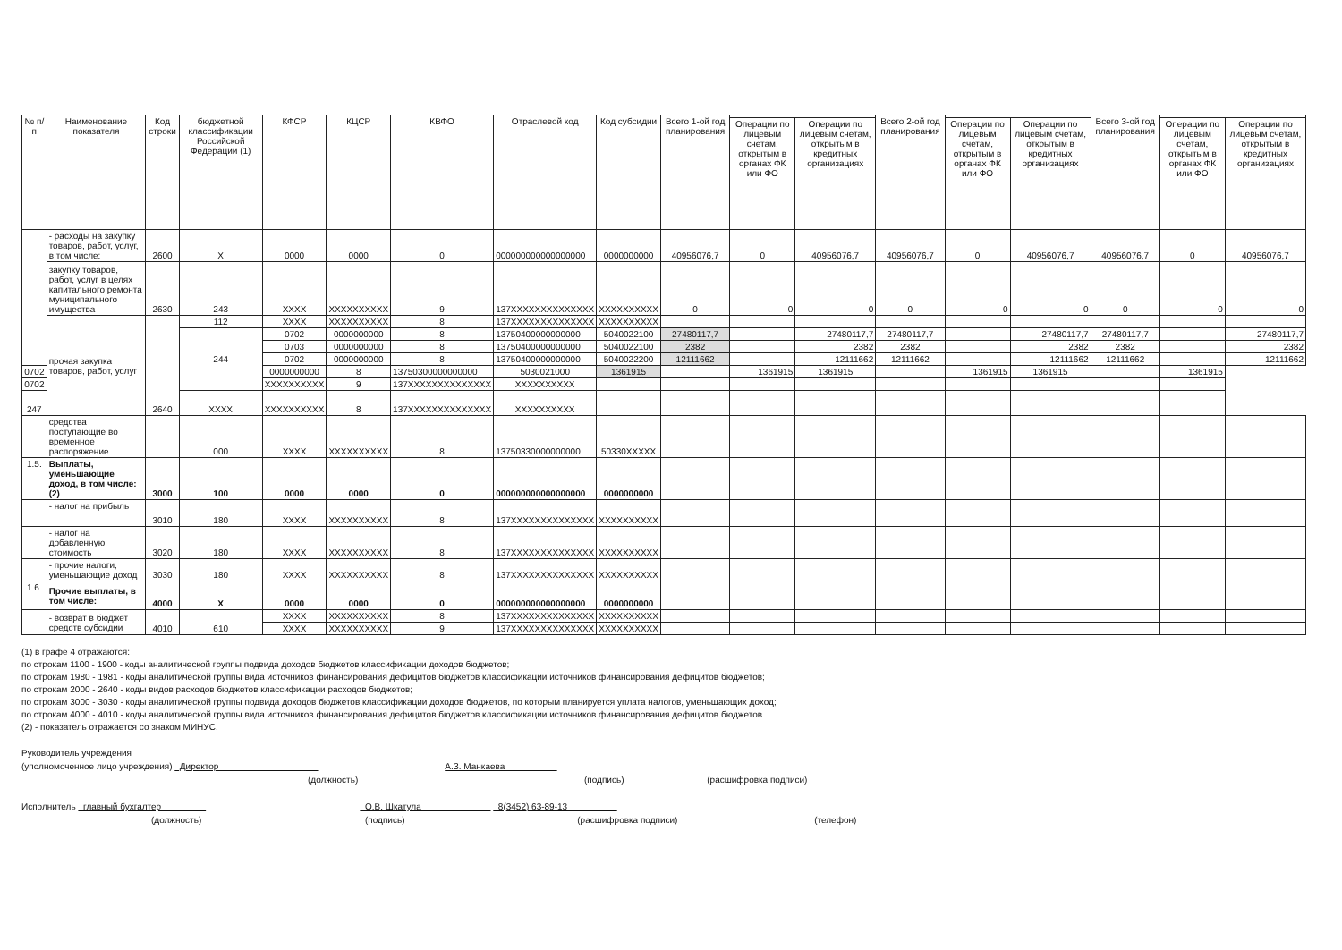| № п/п | Наименование показателя | Код строки | бюджетной классификации Российской Федерации (1) | КФСР | КЦСР | КВФО | Отраслевой код | Код субсидии | Всего 1-ой год планирования | | | Всего 2-ой год планирования | | | Всего 3-ой год планирования | | |
| --- | --- | --- | --- | --- | --- | --- | --- | --- | --- | --- | --- | --- | --- | --- | --- | --- | --- |
| | | | | | | | | | | Операции по лицевым счетам, открытым в органах ФК или ФО | Операции по лицевым счетам, открытым в кредитных организациях | | Операции по лицевым счетам, открытым в органах ФК или ФО | Операции по лицевым счетам, открытым в кредитных организациях | | Операции по лицевым счетам, открытым в органах ФК или ФО | Операции по лицевым счетам, открытым в кредитных организациях |
| | - расходы на закупку товаров, работ, услуг, в том числе: | 2600 | X | 0000 | 0000 | 0 | 000000000000000000 | 0000000000 | 40956076,7 | 0 | 40956076,7 | 40956076,7 | 0 | 40956076,7 | 40956076,7 | 0 | 40956076,7 |
| | закупку товаров, работ, услуг в целях капитального ремонта муниципального имущества | 2630 | 243 | XXXX | XXXXXXXXXX | 9 | 137XXXXXXXXXXXXXX | XXXXXXXXXX | 0 | 0 | 0 | 0 | 0 | 0 | 0 | 0 | 0 |
| | прочая закупка товаров, работ, услуг | 2640 | 112 | XXXX | XXXXXXXXXX | 8 | 137XXXXXXXXXXXXXX | XXXXXXXXXX | | | | | | | | | |
| | | | 244 | 0702 | 0000000000 | 8 | 13750400000000000 | 5040022100 | 27480117,7 | | 27480117,7 | 27480117,7 | | 27480117,7 | 27480117,7 | | 27480117,7 |
| | | | | 0703 | 0000000000 | 8 | 13750400000000000 | 5040022100 | 2382 | | 2382 | 2382 | | 2382 | 2382 | | 2382 |
| | | | | 0702 | 0000000000 | 8 | 13750400000000000 | 5040022200 | 12111662 | | 12111662 | 12111662 | | 12111662 | 12111662 | | 12111662 |
| 0702 | | | | 0000000000 | 8 | 13750300000000000 | 5030021000 | 1361915 | | 1361915 | 1361915 | | 1361915 | 1361915 | | 1361915 | |
| 0702 | | | | XXXXXXXXXX | 9 | 137XXXXXXXXXXXXXX | XXXXXXXXXX | | | | | | | | | | |
| 247 | | | XXXX | XXXXXXXXXX | 8 | 137XXXXXXXXXXXXXX | XXXXXXXXXX | | | | | | | | | | |
| | средства поступающие во временное распоряжение | | 000 | XXXX | XXXXXXXXXX | 8 | 13750330000000000 | 50330XXXXX | | | | | | | | | |
| 1.5. | Выплаты, уменьшающие доход, в том числе: (2) | 3000 | 100 | 0000 | 0000 | 0 | 000000000000000000 | 0000000000 | | | | | | | | | |
| | - налог на прибыль | 3010 | 180 | XXXX | XXXXXXXXXX | 8 | 137XXXXXXXXXXXXXX | XXXXXXXXXX | | | | | | | | | |
| | - налог на добавленную стоимость | 3020 | 180 | XXXX | XXXXXXXXXX | 8 | 137XXXXXXXXXXXXXX | XXXXXXXXXX | | | | | | | | | |
| | - прочие налоги, уменьшающие доход | 3030 | 180 | XXXX | XXXXXXXXXX | 8 | 137XXXXXXXXXXXXXX | XXXXXXXXXX | | | | | | | | | |
| 1.6. | Прочие выплаты, в том числе: | 4000 | X | 0000 | 0000 | 0 | 000000000000000000 | 0000000000 | | | | | | | | | |
| | - возврат в бюджет средств субсидии | 4010 | 610 | XXXX | XXXXXXXXXX | 8 | 137XXXXXXXXXXXXXX | XXXXXXXXXX | | | | | | | | | |
| | | | | XXXX | XXXXXXXXXX | 9 | 137XXXXXXXXXXXXXX | XXXXXXXXXX | | | | | | | | | |
(1) в графе 4 отражаются:
по строкам 1100 - 1900 - коды аналитической группы подвида доходов бюджетов классификации доходов бюджетов;
по строкам 1980 - 1981 - коды аналитической группы вида источников финансирования дефицитов бюджетов классификации источников финансирования дефицитов бюджетов;
по строкам 2000 - 2640 - коды видов расходов бюджетов классификации расходов бюджетов;
по строкам 3000 - 3030 - коды аналитической группы подвида доходов бюджетов классификации доходов бюджетов, по которым планируется уплата налогов, уменьшающих доход;
по строкам 4000 - 4010 - коды аналитической группы вида источников финансирования дефицитов бюджетов классификации источников финансирования дефицитов бюджетов.
(2) - показатель отражается со знаком МИНУС.
Руководитель учреждения
(уполномоченное лицо учреждения) Директор А.З. Манкаева
(должность) (подпись) (расшифровка подписи)
Исполнитель главный бухгалтер О.В. Шкатула 8(3452) 63-89-13
(должность) (подпись) (расшифровка подписи) (телефон)